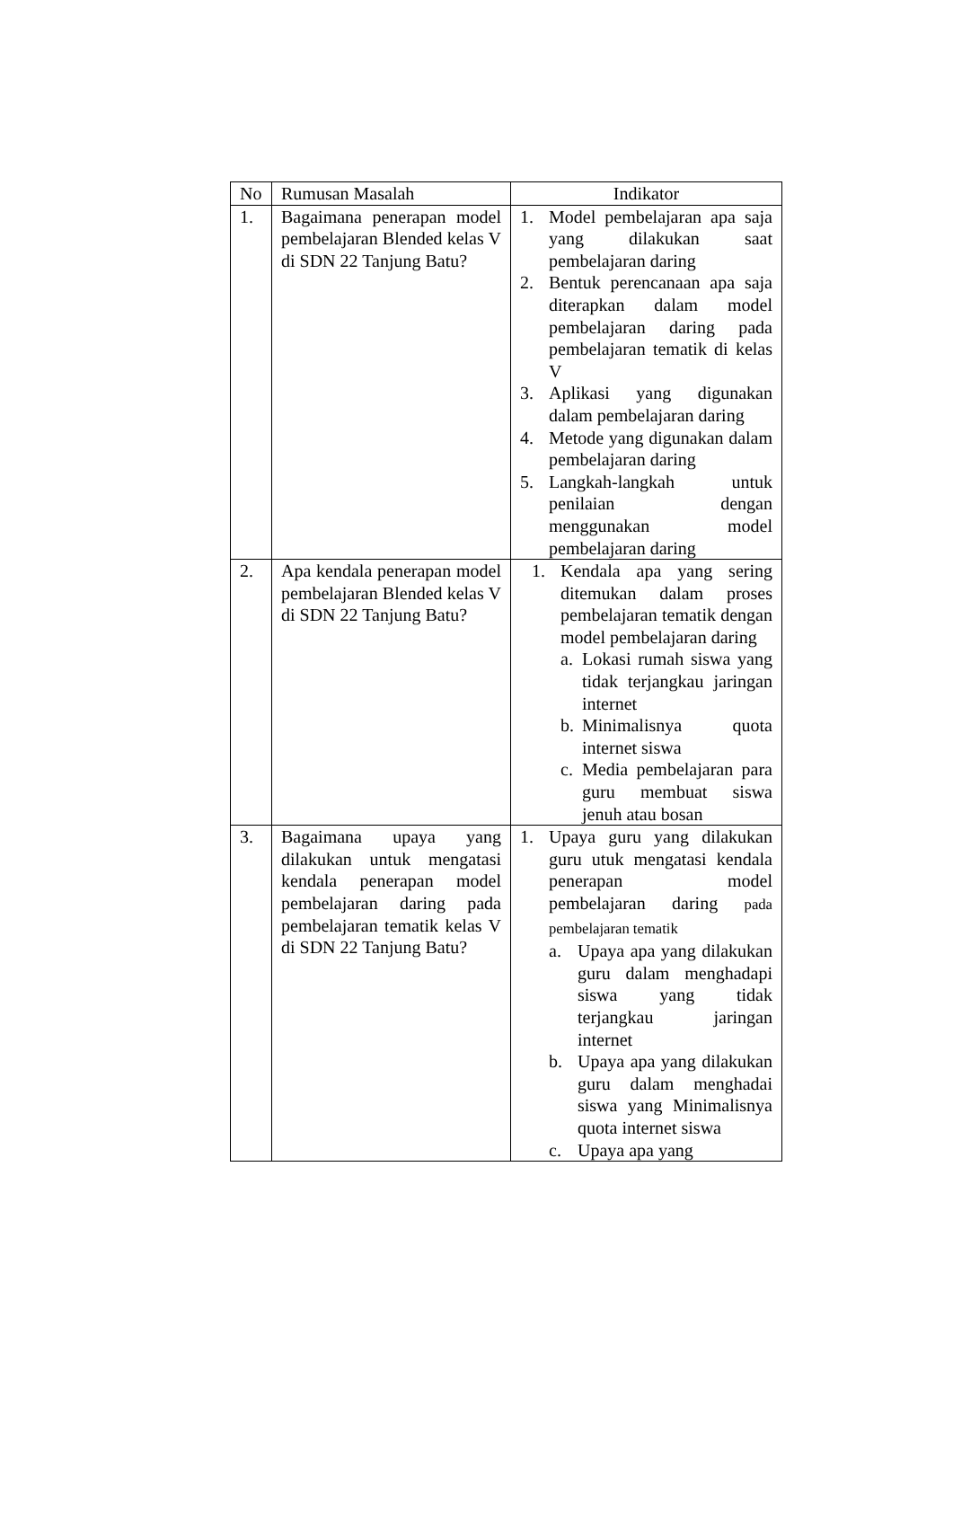| No | Rumusan Masalah | Indikator |
| --- | --- | --- |
| 1. | Bagaimana penerapan model pembelajaran Blended kelas V di SDN 22 Tanjung Batu? | 1. Model pembelajaran apa saja yang dilakukan saat pembelajaran daring 2. Bentuk perencanaan apa saja diterapkan dalam model pembelajaran daring pada pembelajaran tematik di kelas V 3. Aplikasi yang digunakan dalam pembelajaran daring 4. Metode yang digunakan dalam pembelajaran daring 5. Langkah-langkah untuk penilaian dengan menggunakan model pembelajaran daring |
| 2. | Apa kendala penerapan model pembelajaran Blended kelas V di SDN 22 Tanjung Batu? | 1. Kendala apa yang sering ditemukan dalam proses pembelajaran tematik dengan model pembelajaran daring a. Lokasi rumah siswa yang tidak terjangkau jaringan internet b. Minimalisnya quota internet siswa c. Media pembelajaran para guru membuat siswa jenuh atau bosan |
| 3. | Bagaimana upaya yang dilakukan untuk mengatasi kendala penerapan model pembelajaran daring pada pembelajaran tematik kelas V di SDN 22 Tanjung Batu? | 1. Upaya guru yang dilakukan guru utuk mengatasi kendala penerapan model pembelajaran daring pada pembelajaran tematik a. Upaya apa yang dilakukan guru dalam menghadapi siswa yang tidak terjangkau jaringan internet b. Upaya apa yang dilakukan guru dalam menghadai siswa yang Minimalisnya quota internet siswa c. Upaya apa yang |